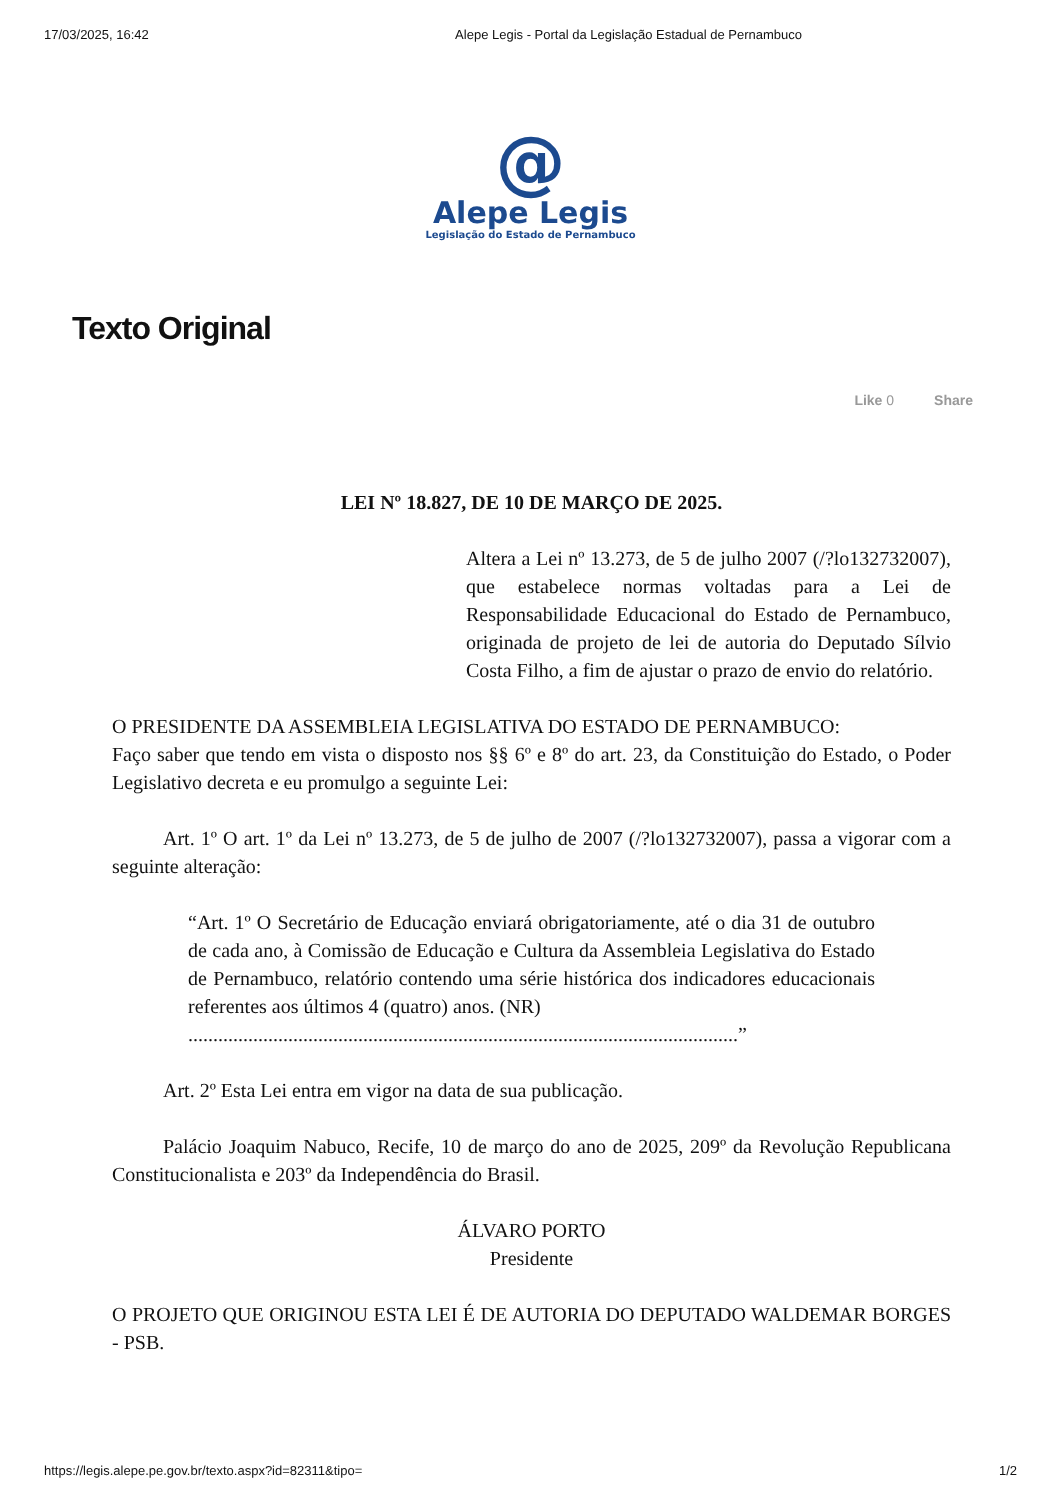17/03/2025, 16:42 Alepe Legis - Portal da Legislação Estadual de Pernambuco
@
Alepe Legis
Legislação do Estado de Pernambuco
Texto Original
Like 0 Share
LEI Nº 18.827, DE 10 DE MARÇO DE 2025.
Altera a Lei nº 13.273, de 5 de julho 2007 (/?lo132732007), que estabelece normas voltadas para a Lei de Responsabilidade Educacional do Estado de Pernambuco, originada de projeto de lei de autoria do Deputado Sílvio Costa Filho, a fim de ajustar o prazo de envio do relatório.
O PRESIDENTE DA ASSEMBLEIA LEGISLATIVA DO ESTADO DE PERNAMBUCO:
Faço saber que tendo em vista o disposto nos §§ 6º e 8º do art. 23, da Constituição do Estado, o Poder Legislativo decreta e eu promulgo a seguinte Lei:
Art. 1º O art. 1º da Lei nº 13.273, de 5 de julho de 2007 (/?lo132732007), passa a vigorar com a seguinte alteração:
“Art. 1º O Secretário de Educação enviará obrigatoriamente, até o dia 31 de outubro de cada ano, à Comissão de Educação e Cultura da Assembleia Legislativa do Estado de Pernambuco, relatório contendo uma série histórica dos indicadores educacionais referentes aos últimos 4 (quatro) anos. (NR)
..............................................................................................................”
Art. 2º Esta Lei entra em vigor na data de sua publicação.
Palácio Joaquim Nabuco, Recife, 10 de março do ano de 2025, 209º da Revolução Republicana Constitucionalista e 203º da Independência do Brasil.
ÁLVARO PORTO
Presidente
O PROJETO QUE ORIGINOU ESTA LEI É DE AUTORIA DO DEPUTADO WALDEMAR BORGES - PSB.
https://legis.alepe.pe.gov.br/texto.aspx?id=82311&tipo= 1/2